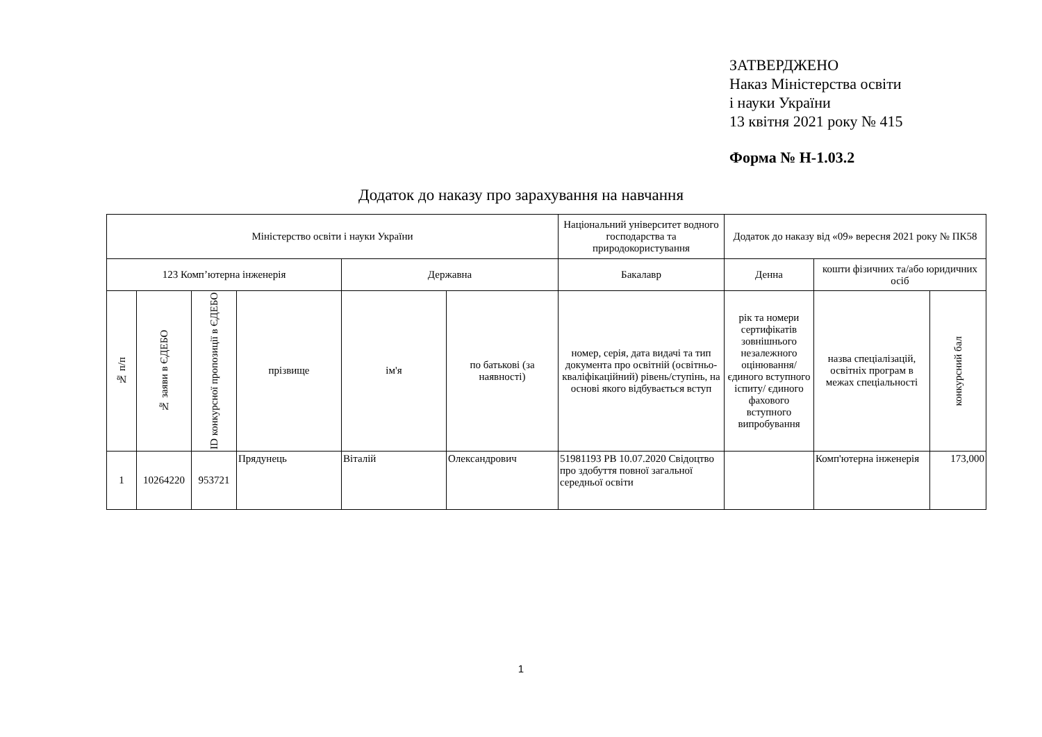ЗАТВЕРДЖЕНО
Наказ Міністерства освіти
і науки України
13 квітня 2021 року № 415
Форма № Н-1.03.2
Додаток до наказу про зарахування на навчання
| Міністерство освіти і науки України | | | | | | Національний університет водного господарства та природокористування | Додаток до наказу від «09» вересня 2021 року № ПК58 | | |
| 123 Комп’ютерна інженерія | | | | Державна | | Бакалавр | Денна | кошти фізичних та/або юридичних осіб | |
| № п/п | № заяви в ЄДЕБО | ID конкурсної пропозиції в ЄДЕБО | прізвище | ім'я | по батькові (за наявності) | номер, серія, дата видачі та тип документа про освітній (освітньо-кваліфікаційний) рівень/ступінь, на основі якого відбувається вступ | рік та номери сертифікатів зовнішнього незалежного оцінювання/ єдиного вступного іспиту/ єдиного фахового вступного випробування | назва спеціалізацій, освітніх програм в межах спеціальності | конкурсний бал |
| 1 | 10264220 | 953721 | Прядунець | Віталій | Олександрович | 51981193 PB 10.07.2020 Свідоцтво про здобуття повної загальної середньої освіти | | Комп'ютерна інженерія | 173,000 |
1